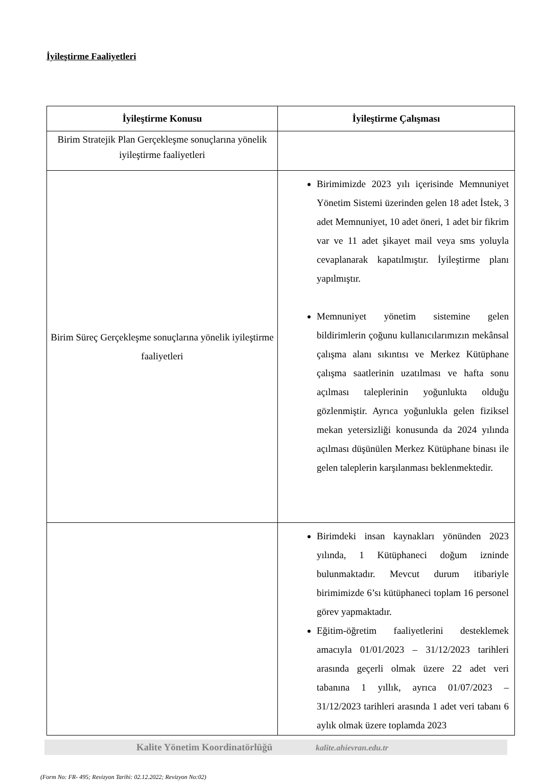İyileştirme Faaliyetleri
| İyileştirme Konusu | İyileştirme Çalışması |
| --- | --- |
| Birim Stratejik Plan Gerçekleşme sonuçlarına yönelik iyileştirme faaliyetleri | |
| Birim Süreç Gerçekleşme sonuçlarına yönelik iyileştirme faaliyetleri | Birimimizde 2023 yılı içerisinde Memnuniyet Yönetim Sistemi üzerinden gelen 18 adet İstek, 3 adet Memnuniyet, 10 adet öneri, 1 adet bir fikrim var ve 11 adet şikayet mail veya sms yoluyla cevaplanarak kapatılmıştır. İyileştirme planı yapılmıştır. Memnuniyet yönetim sistemine gelen bildirimlerin çoğunu kullanıcılarımızın mekânsal çalışma alanı sıkıntısı ve Merkez Kütüphane çalışma saatlerinin uzatılması ve hafta sonu açılması taleplerinin yoğunlukta olduğu gözlenmiştir. Ayrıca yoğunlukla gelen fiziksel mekan yetersizliği konusunda da 2024 yılında açılması düşünülen Merkez Kütüphane binası ile gelen taleplerin karşılanması beklenmektedir. |
| | Birimdeki insan kaynakları yönünden 2023 yılında, 1 Kütüphaneci doğum izninde bulunmaktadır. Mevcut durum itibariyle birimimizde 6’sı kütüphaneci toplam 16 personel görev yapmaktadır. Eğitim-öğretim faaliyetlerini desteklemek amacıyla 01/01/2023 – 31/12/2023 tarihleri arasında geçerli olmak üzere 22 adet veri tabanına 1 yıllık, ayrıca 01/07/2023 – 31/12/2023 tarihleri arasında 1 adet veri tabanı 6 aylık olmak üzere toplamda 2023 |
Kalite Yönetim Koordinatörlüğü kalite.ahievran.edu.tr
(Form No: FR- 495; Revizyon Tarihi: 02.12.2022; Revizyon No:02)